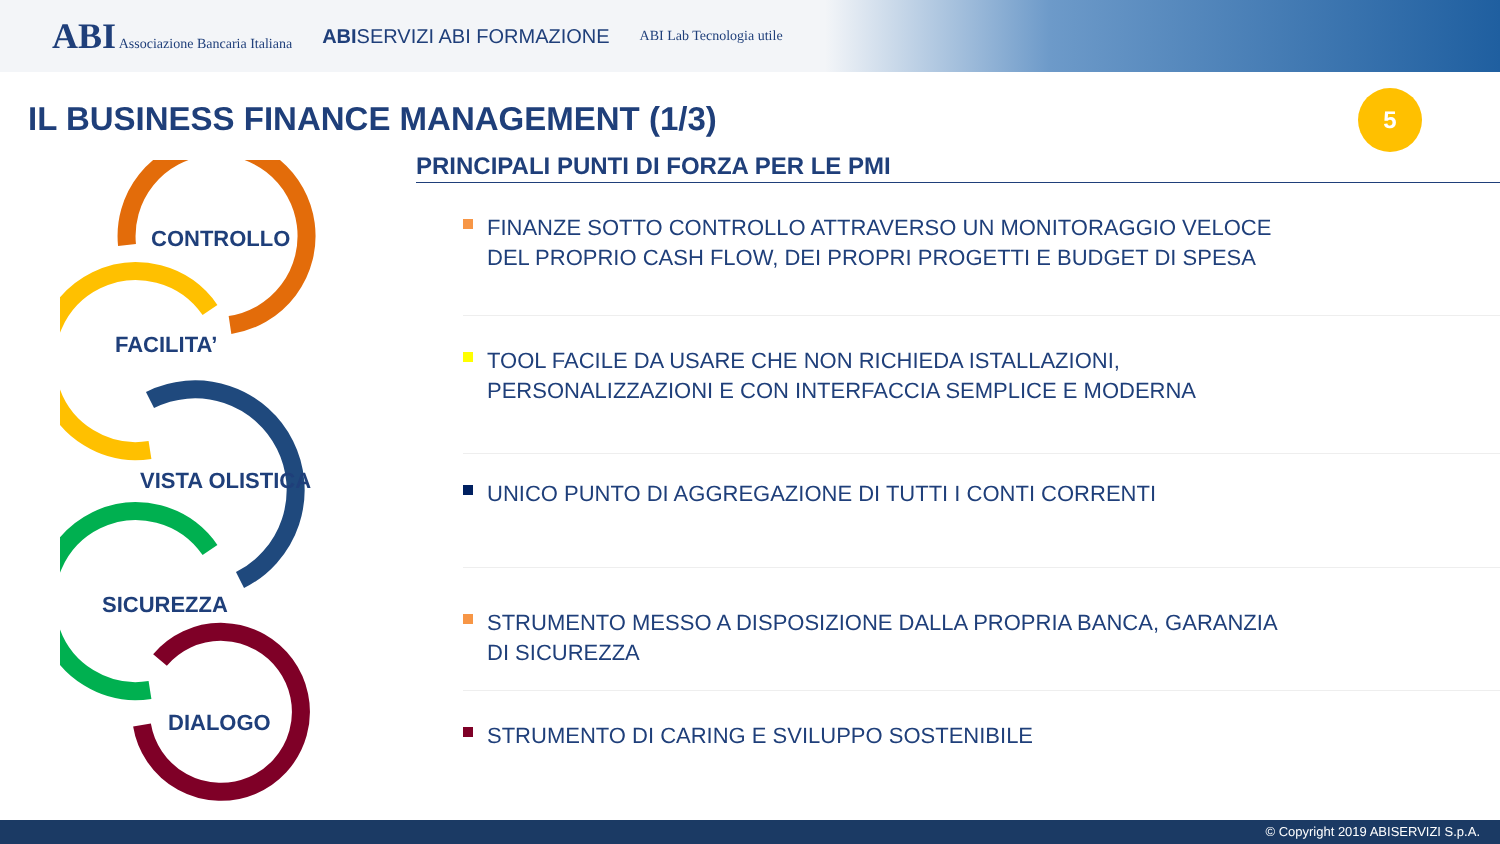ABI Associazione Bancaria Italiana ABISERVIZI ABI FORMAZIONE ABI Lab Tecnologia utile
IL BUSINESS FINANCE MANAGEMENT (1/3)
5
CONTROLLO
FACILITA’
VISTA OLISTICA
SICUREZZA
DIALOGO
PRINCIPALI PUNTI DI FORZA PER LE PMI
FINANZE SOTTO CONTROLLO ATTRAVERSO UN MONITORAGGIO VELOCE
DEL PROPRIO CASH FLOW, DEI PROPRI PROGETTI E BUDGET DI SPESA
TOOL FACILE DA USARE CHE NON RICHIEDA ISTALLAZIONI,
PERSONALIZZAZIONI E CON INTERFACCIA SEMPLICE E MODERNA
UNICO PUNTO DI AGGREGAZIONE DI TUTTI I CONTI CORRENTI
STRUMENTO MESSO A DISPOSIZIONE DALLA PROPRIA BANCA, GARANZIA
DI SICUREZZA
STRUMENTO DI CARING E SVILUPPO SOSTENIBILE
© Copyright 2019 ABISERVIZI S.p.A.